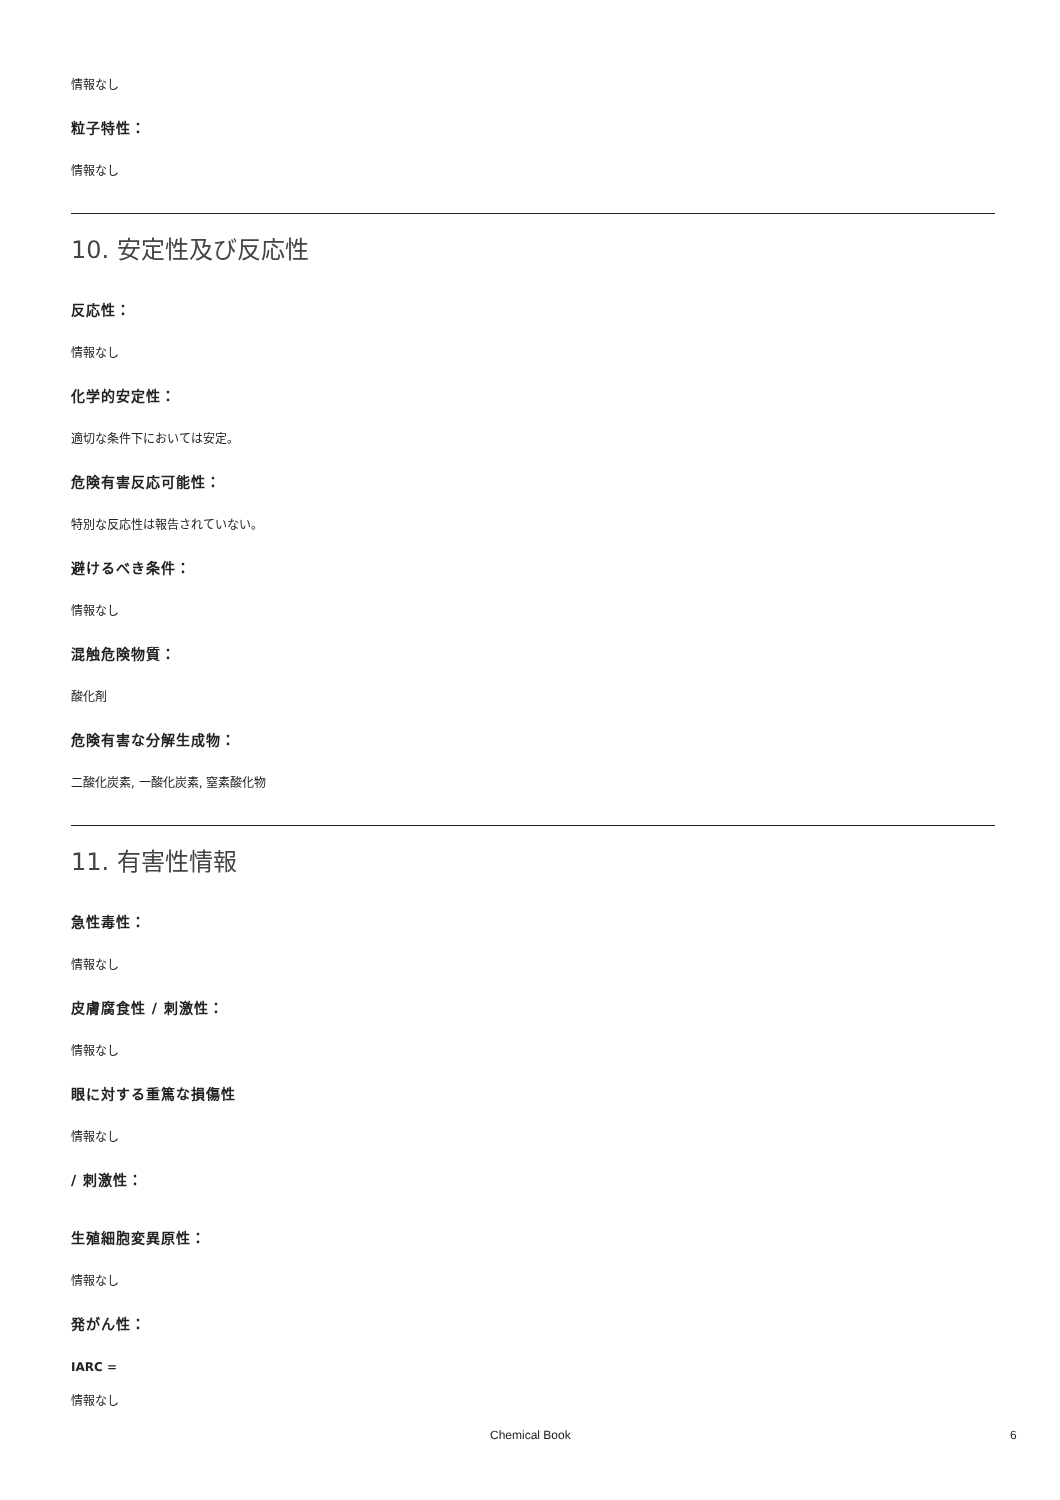情報なし
粒子特性：
情報なし
10. 安定性及び反応性
反応性：
情報なし
化学的安定性：
適切な条件下においては安定。
危険有害反応可能性：
特別な反応性は報告されていない。
避けるべき条件：
情報なし
混触危険物質：
酸化剤
危険有害な分解生成物：
二酸化炭素, 一酸化炭素, 窒素酸化物
11. 有害性情報
急性毒性：
情報なし
皮膚腐食性 / 刺激性：
情報なし
眼に対する重篤な損傷性
情報なし
/ 刺激性：
生殖細胞変異原性：
情報なし
発がん性：
IARC =
情報なし
Chemical Book 6